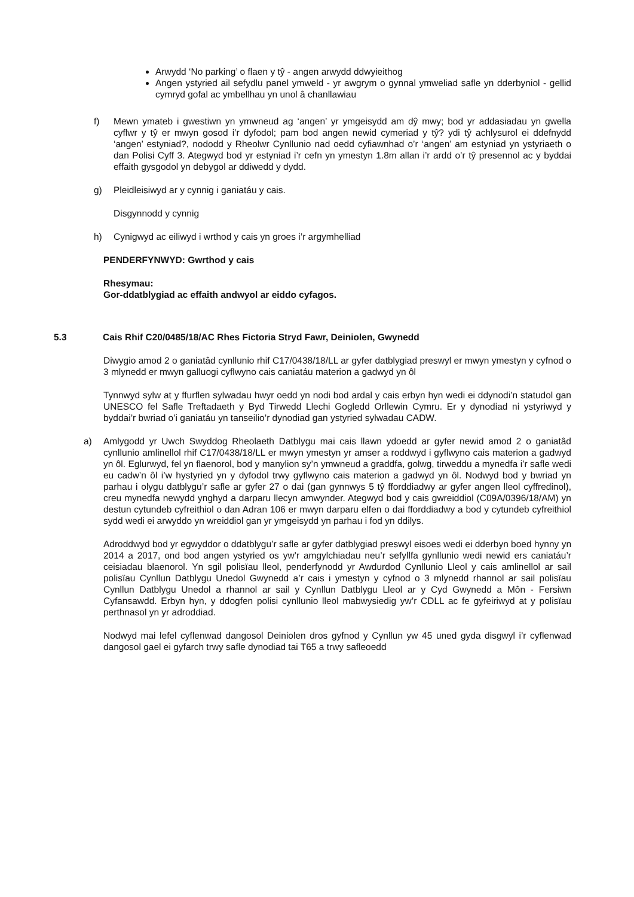Arwydd ‘No parking’ o flaen y tŷ - angen arwydd ddwyieithog
Angen ystyried ail sefydlu panel ymweld - yr awgrym o gynnal ymweliad safle yn dderbyniol - gellid cymryd gofal ac ymbellhau yn unol â chanllawiau
f) Mewn ymateb i gwestiwn yn ymwneud ag ‘angen’ yr ymgeisydd am dŷ mwy; bod yr addasiadau yn gwella cyflwr y tŷ er mwyn gosod i’r dyfodol; pam bod angen newid cymeriad y tŷ? ydi tŷ achlysurol ei ddefnydd ‘angen’ estyniad?, nododd y Rheolwr Cynllunio nad oedd cyfiawnhad o’r ‘angen’ am estyniad yn ystyriaeth o dan Polisi Cyff 3. Ategwyd bod yr estyniad i’r cefn yn ymestyn 1.8m allan i’r ardd o’r tŷ presennol ac y byddai effaith gysgodol yn debygol ar ddiwedd y dydd.
g) Pleidleisiwyd ar y cynnig i ganiatáu y cais.
Disgynnodd y cynnig
h) Cynigwyd ac eiliwyd i wrthod y cais yn groes i’r argymhelliad
PENDERFYNWYD: Gwrthod y cais
Rhesymau:
Gor-ddatblygiad ac effaith andwyol ar eiddo cyfagos.
5.3 Cais Rhif C20/0485/18/AC Rhes Fictoria Stryd Fawr, Deiniolen, Gwynedd
Diwygio amod 2 o ganiatâd cynllunio rhif C17/0438/18/LL ar gyfer datblygiad preswyl er mwyn ymestyn y cyfnod o 3 mlynedd er mwyn galluogi cyflwyno cais caniatáu materion a gadwyd yn ôl
Tynnwyd sylw at y ffurflen sylwadau hwyr oedd yn nodi bod ardal y cais erbyn hyn wedi ei ddynodi’n statudol gan UNESCO fel Safle Treftadaeth y Byd Tirwedd Llechi Gogledd Orllewin Cymru. Er y dynodiad ni ystyriwyd y byddai’r bwriad o’i ganiatáu yn tanseilio’r dynodiad gan ystyried sylwadau CADW.
a) Amlygodd yr Uwch Swyddog Rheolaeth Datblygu mai cais llawn ydoedd ar gyfer newid amod 2 o ganiatâd cynllunio amlinellol rhif C17/0438/18/LL er mwyn ymestyn yr amser a roddwyd i gyflwyno cais materion a gadwyd yn ôl. Eglurwyd, fel yn flaenorol, bod y manylion sy’n ymwneud a graddfa, golwg, tirweddu a mynedfa i’r safle wedi eu cadw’n ôl i’w hystyried yn y dyfodol trwy gyflwyno cais materion a gadwyd yn ôl. Nodwyd bod y bwriad yn parhau i olygu datblygu’r safle ar gyfer 27 o dai (gan gynnwys 5 tŷ fforddiadwy ar gyfer angen lleol cyffredinol), creu mynedfa newydd ynghyd a darparu llecyn amwynder. Ategwyd bod y cais gwreiddiol (C09A/0396/18/AM) yn destun cytundeb cyfreithiol o dan Adran 106 er mwyn darparu elfen o dai fforddiadwy a bod y cytundeb cyfreithiol sydd wedi ei arwyddo yn wreiddiol gan yr ymgeisydd yn parhau i fod yn ddilys.
Adroddwyd bod yr egwyddor o ddatblygu’r safle ar gyfer datblygiad preswyl eisoes wedi ei dderbyn boed hynny yn 2014 a 2017, ond bod angen ystyried os yw’r amgylchiadau neu’r sefyllfa gynllunio wedi newid ers caniatáu’r ceisiadau blaenorol. Yn sgil polisïau lleol, penderfynodd yr Awdurdod Cynllunio Lleol y cais amlinellol ar sail polisïau Cynllun Datblygu Unedol Gwynedd a’r cais i ymestyn y cyfnod o 3 mlynedd rhannol ar sail polisïau Cynllun Datblygu Unedol a rhannol ar sail y Cynllun Datblygu Lleol ar y Cyd Gwynedd a Môn - Fersiwn Cyfansawdd. Erbyn hyn, y ddogfen polisi cynllunio lleol mabwysiedig yw’r CDLL ac fe gyfeiriwyd at y polisïau perthnasol yn yr adroddiad.
Nodwyd mai lefel cyflenwad dangosol Deiniolen dros gyfnod y Cynllun yw 45 uned gyda disgwyl i’r cyflenwad dangosol gael ei gyfarch trwy safle dynodiad tai T65 a trwy safleoedd